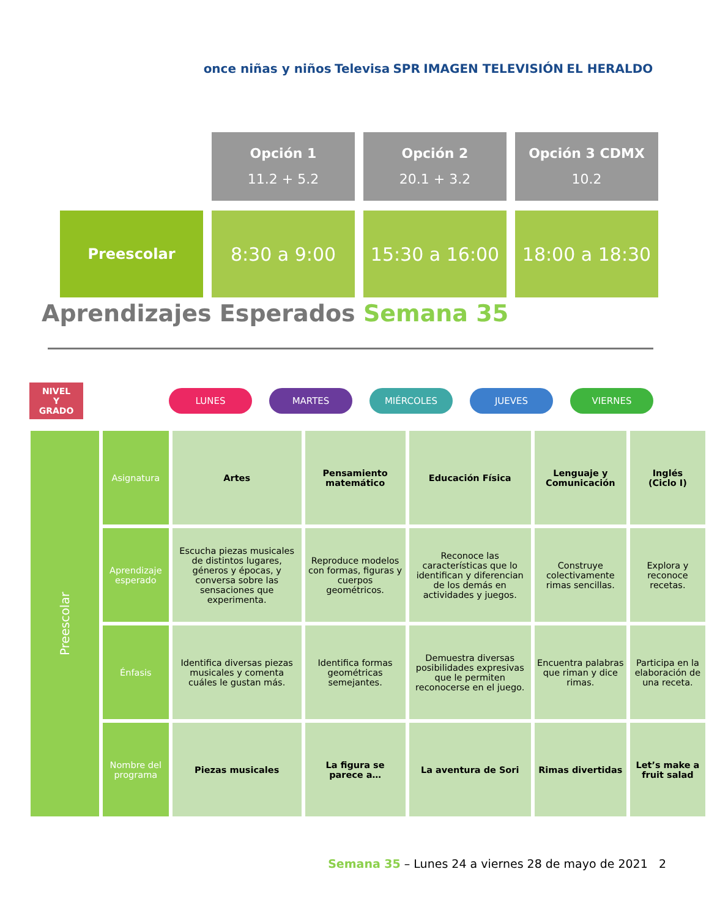once niñas y niños Televisa SPR IMAGEN TELEVISIÓN EL HERALDO
| | Opción 1 11.2 + 5.2 | Opción 2 20.1 + 3.2 | Opción 3 CDMX 10.2 |
| Preescolar | 8:30 a 9:00 | 15:30 a 16:00 | 18:00 a 18:30 |
Aprendizajes Esperados Semana 35
NIVEL
Y
GRADO
LUNES MARTES MIÉRCOLES JUEVES VIERNES
| Preescolar | Asignatura | Artes | Pensamiento matemático | Educación Física | Lenguaje y Comunicación | Inglés (Ciclo I) |
| | Aprendizaje esperado | Escucha piezas musicales de distintos lugares, géneros y épocas, y conversa sobre las sensaciones que experimenta. | Reproduce modelos con formas, figuras y cuerpos geométricos. | Reconoce las características que lo identifican y diferencian de los demás en actividades y juegos. | Construye colectivamente rimas sencillas. | Explora y reconoce recetas. |
| | Énfasis | Identifica diversas piezas musicales y comenta cuáles le gustan más. | Identifica formas geométricas semejantes. | Demuestra diversas posibilidades expresivas que le permiten reconocerse en el juego. | Encuentra palabras que riman y dice rimas. | Participa en la elaboración de una receta. |
| | Nombre del programa | Piezas musicales | La figura se parece a… | La aventura de Sori | Rimas divertidas | Let’s make a fruit salad |
Semana 35 – Lunes 24 a viernes 28 de mayo de 2021 2